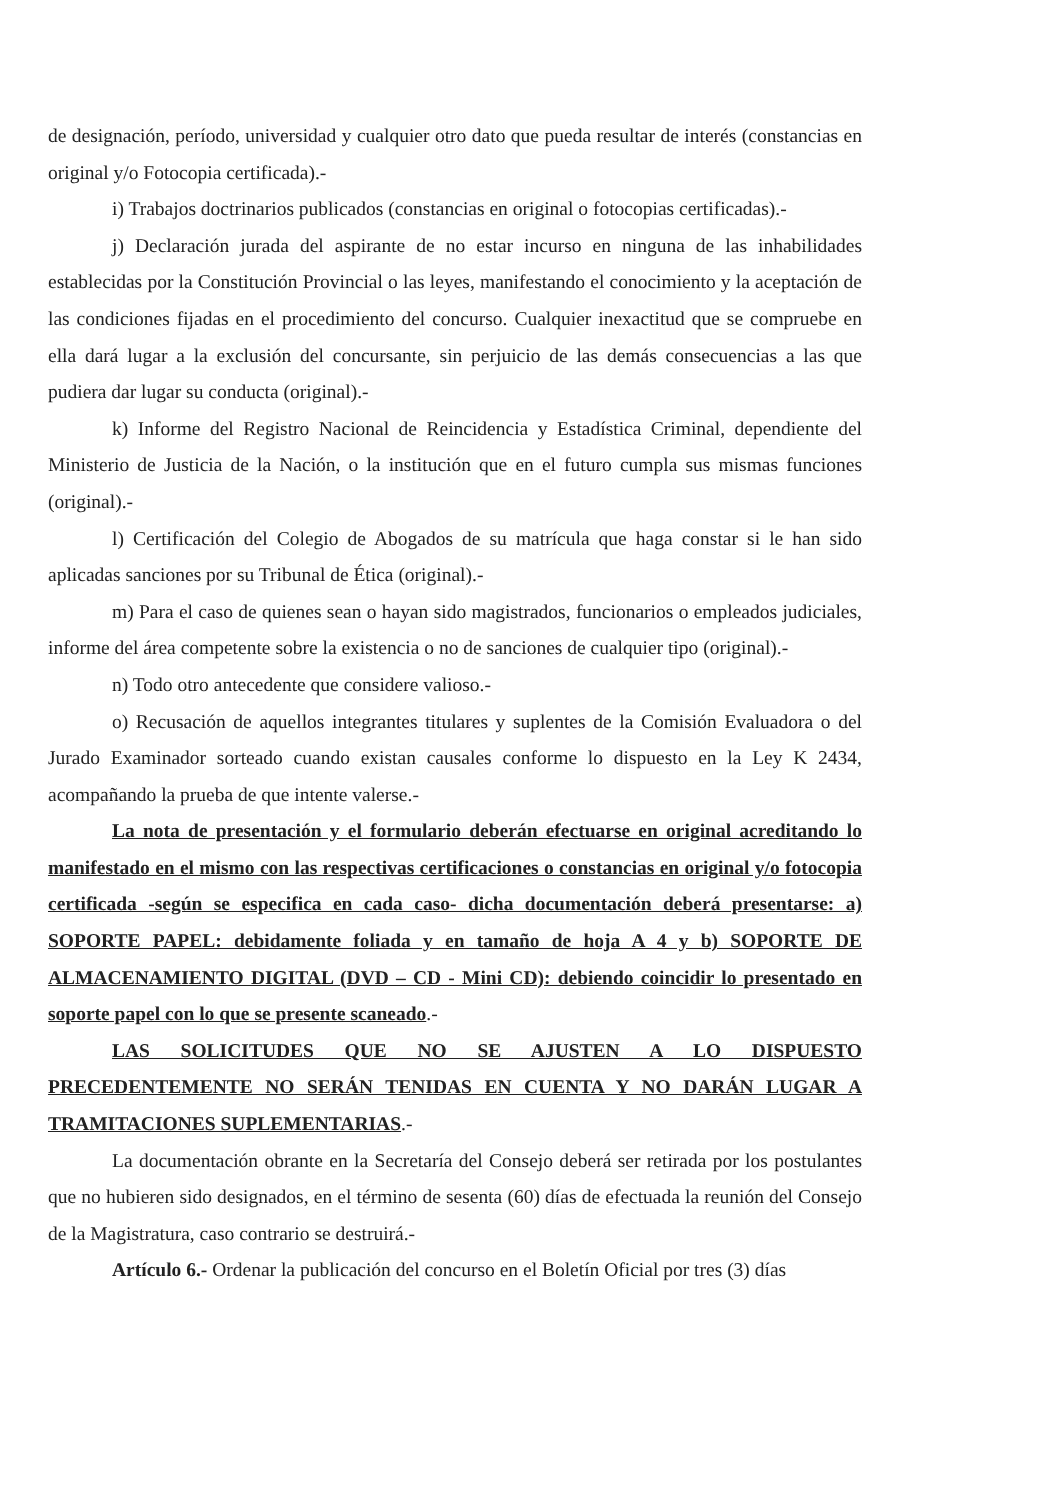de designación, período, universidad y cualquier otro dato que pueda resultar de interés (constancias en original y/o Fotocopia certificada).-
i) Trabajos doctrinarios publicados (constancias en original o fotocopias certificadas).-
j) Declaración jurada del aspirante de no estar incurso en ninguna de las inhabilidades establecidas por la Constitución Provincial o las leyes, manifestando el conocimiento y la aceptación de las condiciones fijadas en el procedimiento del concurso. Cualquier inexactitud que se compruebe en ella dará lugar a la exclusión del concursante, sin perjuicio de las demás consecuencias a las que pudiera dar lugar su conducta (original).-
k) Informe del Registro Nacional de Reincidencia y Estadística Criminal, dependiente del Ministerio de Justicia de la Nación, o la institución que en el futuro cumpla sus mismas funciones (original).-
l) Certificación del Colegio de Abogados de su matrícula que haga constar si le han sido aplicadas sanciones por su Tribunal de Ética (original).-
m) Para el caso de quienes sean o hayan sido magistrados, funcionarios o empleados judiciales, informe del área competente sobre la existencia o no de sanciones de cualquier tipo (original).-
n) Todo otro antecedente que considere valioso.-
o) Recusación de aquellos integrantes titulares y suplentes de la Comisión Evaluadora o del Jurado Examinador sorteado cuando existan causales conforme lo dispuesto en la Ley K 2434, acompañando la prueba de que intente valerse.-
La nota de presentación y el formulario deberán efectuarse en original acreditando lo manifestado en el mismo con las respectivas certificaciones o constancias en original y/o fotocopia certificada -según se especifica en cada caso- dicha documentación deberá presentarse: a) SOPORTE PAPEL: debidamente foliada y en tamaño de hoja A 4 y b) SOPORTE DE ALMACENAMIENTO DIGITAL (DVD – CD - Mini CD): debiendo coincidir lo presentado en soporte papel con lo que se presente scaneado.-
LAS SOLICITUDES QUE NO SE AJUSTEN A LO DISPUESTO PRECEDENTEMENTE NO SERÁN TENIDAS EN CUENTA Y NO DARÁN LUGAR A TRAMITACIONES SUPLEMENTARIAS.-
La documentación obrante en la Secretaría del Consejo deberá ser retirada por los postulantes que no hubieren sido designados, en el término de sesenta (60) días de efectuada la reunión del Consejo de la Magistratura, caso contrario se destruirá.-
Artículo 6.- Ordenar la publicación del concurso en el Boletín Oficial por tres (3) días